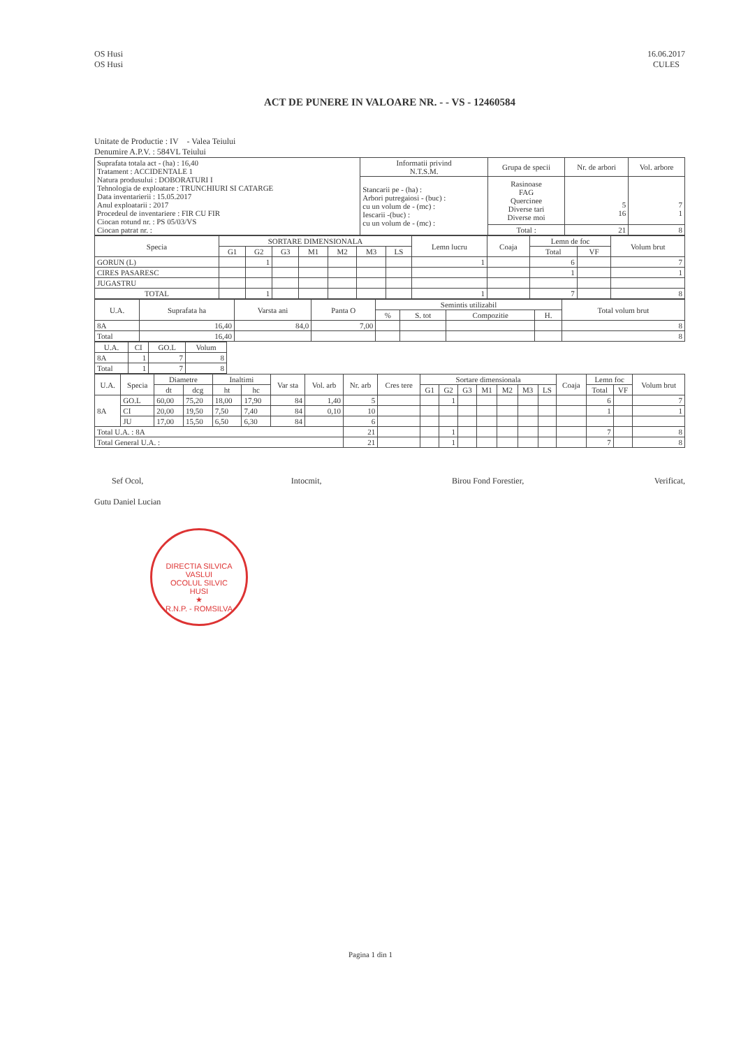OS Husi
OS Husi
16.06.2017
CULES
ACT DE PUNERE IN VALOARE NR. - - VS - 12460584
Unitate de Productie : IV - Valea Teiului
Denumire A.P.V. : 584VL Teiului
| Suprafata totala act - (ha) : 16,40 Tratament : ACCIDENTALE 1 Natura produsului : DOBORATURI I Tehnologia de exploatare : TRUNCHIURI SI CATARGE Data inventarierii : 15.05.2017 Anul exploatarii : 2017 Procedeul de inventariere : FIR CU FIR Ciocan rotund nr. : PS 05/03/VS Ciocan patrat nr. : | Informatii privind N.T.S.M. | Grupa de specii | Nr. de arbori | Vol. arbore |
| | Stancarii pe - (ha) : Arbori putregaiosi - (buc) : cu un volum de - (mc) : Iescarii -(buc) : cu un volum de - (mc) : | Rasinoase FAG Quercinee Diverse tari Diverse moi | 5 16 | 7 1 |
| | | Total : | 21 | 8 |
| Specia | SORTARE DIMENSIONALA | | | | | | | Lemn lucru | Coaja | Lemn de foc | | Volum brut |
| --- | --- | --- | --- | --- | --- | --- | --- | --- | --- | --- | --- | --- |
| | G1 | G2 | G3 | M1 | M2 | M3 | LS | | | Total | VF | |
| GORUN (L) | | 1 | | | | | | 1 | | 6 | | 7 |
| CIRES PASARESC | | | | | | | | | | 1 | | 1 |
| JUGASTRU | | | | | | | | | | | | |
| TOTAL | | 1 | | | | | | 1 | | 7 | | 8 |
| U.A. | Suprafata ha | Varsta ani | Panta O | Semintis utilizabil | | | | Total volum brut |
| --- | --- | --- | --- | --- | --- | --- | --- | --- |
| | | | | % | S. tot | Compozitie | H. | |
| 8A | 16,40 | 84,0 | 7,00 | | | | | 8 |
| Total | 16,40 | | | | | | | 8 |
| U.A. | CI | GO.L | Volum |
| --- | --- | --- | --- |
| 8A | 1 | 7 | 8 |
| Total | 1 | 7 | 8 |
| U.A. | Specia | Diametre | | Inaltimi | | Var sta | Vol. arb | Nr. arb | Cres tere | Sortare dimensionala | | | | | | | Coaja | Lemn foc | | Volum brut |
| --- | --- | --- | --- | --- | --- | --- | --- | --- | --- | --- | --- | --- | --- | --- | --- | --- | --- | --- | --- | --- |
| | | dt | dcg | ht | hc | | | | | G1 | G2 | G3 | M1 | M2 | M3 | LS | | Total | VF | |
| 8A | GO.L | 60,00 | 75,20 | 18,00 | 17,90 | 84 | 1,40 | 5 | | | 1 | | | | | | | 6 | | 7 |
| | CI | 20,00 | 19,50 | 7,50 | 7,40 | 84 | 0,10 | 10 | | | | | | | | | | 1 | | 1 |
| | JU | 17,00 | 15,50 | 6,50 | 6,30 | 84 | | 6 | | | | | | | | | | | | |
| Total U.A. : 8A | | | | | | | | 21 | | | 1 | | | | | | | 7 | | 8 |
| Total General U.A. : | | | | | | | | 21 | | | 1 | | | | | | | 7 | | 8 |
Sef Ocol,
Gutu Daniel Lucian
Intocmit, Birou Fond Forestier, Verificat,
DIRECTIA SILVICA VASLUI
OCOLUL SILVIC
HUSI
★
R.N.P. - ROMSILVA
Pagina 1 din 1